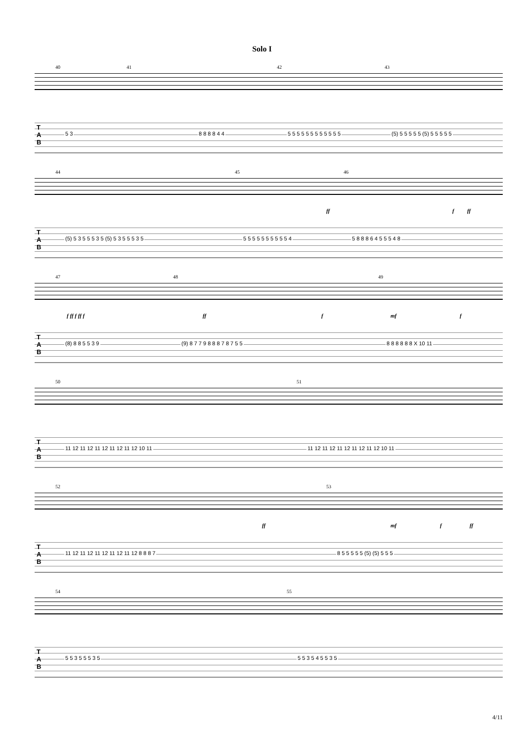Solo I
40 41 42 43
T
A
B
5 3 8 8 8 8 4 4 5 5 5 5 5 5 5 5 5 5 5 5 (5) 5 5 5 5 5 (5) 5 5 5 5 5
44 45 46
ff f ff
T
A
B
(5) 5 3 5 5 5 3 5 (5) 5 3 5 5 5 3 5 5 5 5 5 5 5 5 5 5 5 4 5 8 8 8 6 4 5 5 5 4 8
47 48 49
f ff f ff f ff f mf f
T
A
B
(8) 8 8 5 5 3 9 (9) 8 7 7 9 8 8 8 7 8 7 5 5 8 8 8 8 8 8 X 10 11
50 51
T
A
B
11 12 11 12 11 12 11 12 11 12 10 11 11 12 11 12 11 12 11 12 11 12 10 11
52 53
ff mf f ff
T
A
B
11 12 11 12 11 12 11 12 11 12 8 8 8 7 8 5 5 5 5 5 (5) (5) 5 5 5
54 55
T
A
B
5 5 3 5 5 5 3 5 5 5 3 5 4 5 5 3 5
4/11